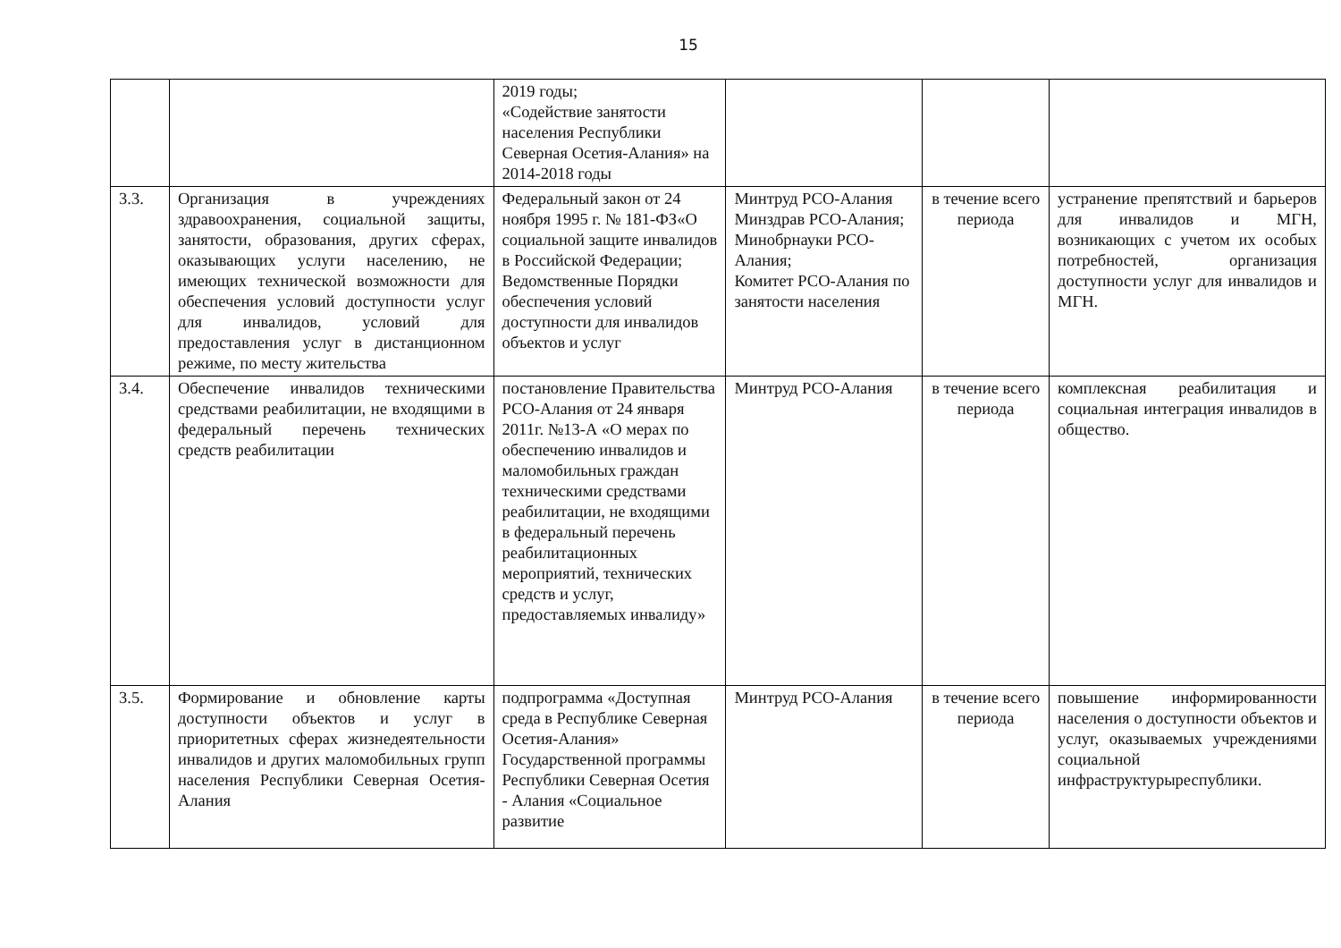15
| | | 2019 годы; «Содействие занятости населения Республики Северная Осетия-Алания» на 2014-2018 годы | | | |
| 3.3. | Организация в учреждениях здравоохранения, социальной защиты, занятости, образования, других сферах, оказывающих услуги населению, не имеющих технической возможности для обеспечения условий доступности услуг для инвалидов, условий для предоставления услуг в дистанционном режиме, по месту жительства | Федеральный закон от 24 ноября 1995 г. № 181-ФЗ«О социальной защите инвалидов в Российской Федерации; Ведомственные Порядки обеспечения условий доступности для инвалидов объектов и услуг | Минтруд РСО-Алания Минздрав РСО-Алания; Минобрнауки РСО-Алания; Комитет РСО-Алания по занятости населения | в течение всего периода | устранение препятствий и барьеров для инвалидов и МГН, возникающих с учетом их особых потребностей, организация доступности услуг для инвалидов и МГН. |
| 3.4. | Обеспечение инвалидов техническими средствами реабилитации, не входящими в федеральный перечень технических средств реабилитации | постановление Правительства РСО-Алания от 24 января 2011г. №13-А «О мерах по обеспечению инвалидов и маломобильных граждан техническими средствами реабилитации, не входящими в федеральный перечень реабилитационных мероприятий, технических средств и услуг, предоставляемых инвалиду» | Минтруд РСО-Алания | в течение всего периода | комплексная реабилитация и социальная интеграция инвалидов в общество. |
| 3.5. | Формирование и обновление карты доступности объектов и услуг в приоритетных сферах жизнедеятельности инвалидов и других маломобильных групп населения Республики Северная Осетия-Алания | подпрограмма «Доступная среда в Республике Северная Осетия-Алания» Государственной программы Республики Северная Осетия - Алания «Социальное развитие | Минтруд РСО-Алания | в течение всего периода | повышение информированности населения о доступности объектов и услуг, оказываемых учреждениями социальной инфраструктурыреспублики. |